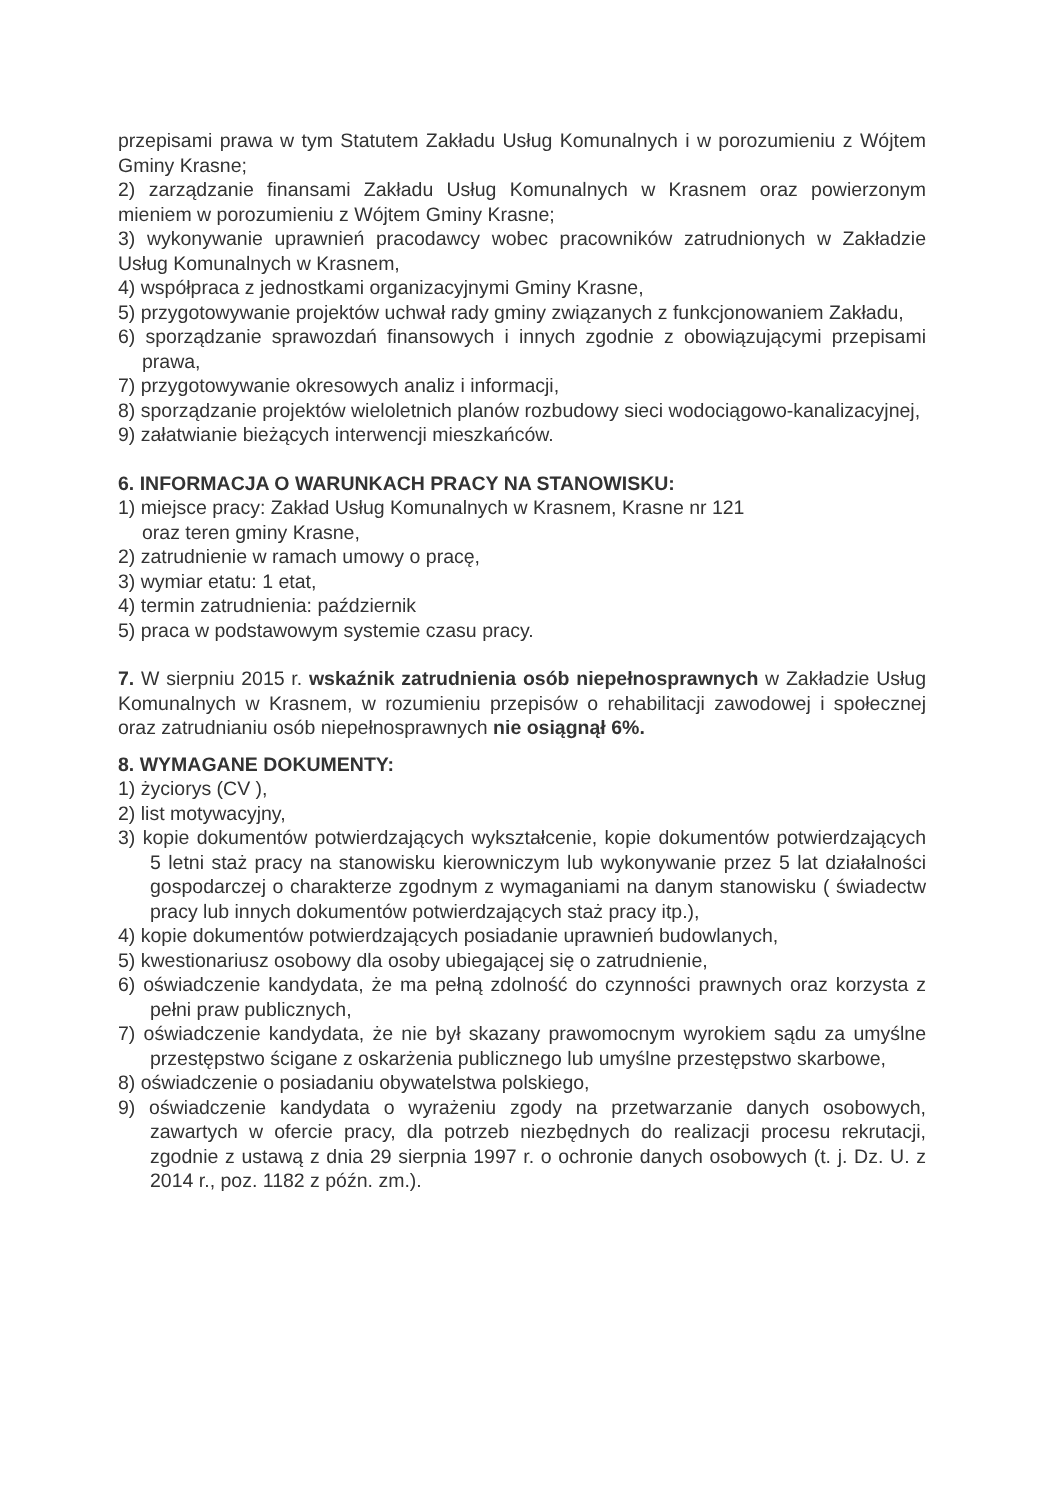przepisami prawa w tym Statutem Zakładu Usług Komunalnych i w porozumieniu z Wójtem Gminy Krasne;
2) zarządzanie finansami Zakładu Usług Komunalnych w Krasnem oraz powierzonym mieniem w porozumieniu z Wójtem Gminy Krasne;
3) wykonywanie uprawnień pracodawcy wobec pracowników zatrudnionych w Zakładzie Usług Komunalnych w Krasnem,
4) współpraca z jednostkami organizacyjnymi Gminy Krasne,
5) przygotowywanie projektów uchwał rady gminy związanych z funkcjonowaniem Zakładu,
6) sporządzanie sprawozdań finansowych i innych zgodnie z obowiązującymi przepisami prawa,
7) przygotowywanie okresowych analiz i informacji,
8) sporządzanie projektów wieloletnich planów rozbudowy sieci wodociągowo-kanalizacyjnej,
9) załatwianie bieżących interwencji mieszkańców.
6. INFORMACJA O WARUNKACH PRACY NA STANOWISKU:
1) miejsce pracy: Zakład Usług Komunalnych w Krasnem, Krasne nr 121
oraz teren gminy Krasne,
2) zatrudnienie w ramach umowy o pracę,
3) wymiar etatu: 1 etat,
4) termin zatrudnienia: październik
5) praca w podstawowym systemie czasu pracy.
7. W sierpniu 2015 r. wskaźnik zatrudnienia osób niepełnosprawnych w Zakładzie Usług Komunalnych w Krasnem, w rozumieniu przepisów o rehabilitacji zawodowej i społecznej oraz zatrudnianiu osób niepełnosprawnych nie osiągnął 6%.
8. WYMAGANE DOKUMENTY:
1) życiorys (CV ),
2) list motywacyjny,
3) kopie dokumentów potwierdzających wykształcenie, kopie dokumentów potwierdzających 5 letni staż pracy na stanowisku kierowniczym lub wykonywanie przez 5 lat działalności gospodarczej o charakterze zgodnym z wymaganiami na danym stanowisku ( świadectw pracy lub innych dokumentów potwierdzających staż pracy itp.),
4) kopie dokumentów potwierdzających posiadanie uprawnień budowlanych,
5) kwestionariusz osobowy dla osoby ubiegającej się o zatrudnienie,
6) oświadczenie kandydata, że ma pełną zdolność do czynności prawnych oraz korzysta z pełni praw publicznych,
7) oświadczenie kandydata, że nie był skazany prawomocnym wyrokiem sądu za umyślne przestępstwo ścigane z oskarżenia publicznego lub umyślne przestępstwo skarbowe,
8) oświadczenie o posiadaniu obywatelstwa polskiego,
9) oświadczenie kandydata o wyrażeniu zgody na przetwarzanie danych osobowych, zawartych w ofercie pracy, dla potrzeb niezbędnych do realizacji procesu rekrutacji, zgodnie z ustawą z dnia 29 sierpnia 1997 r. o ochronie danych osobowych (t. j. Dz. U. z 2014 r., poz. 1182 z późn. zm.).